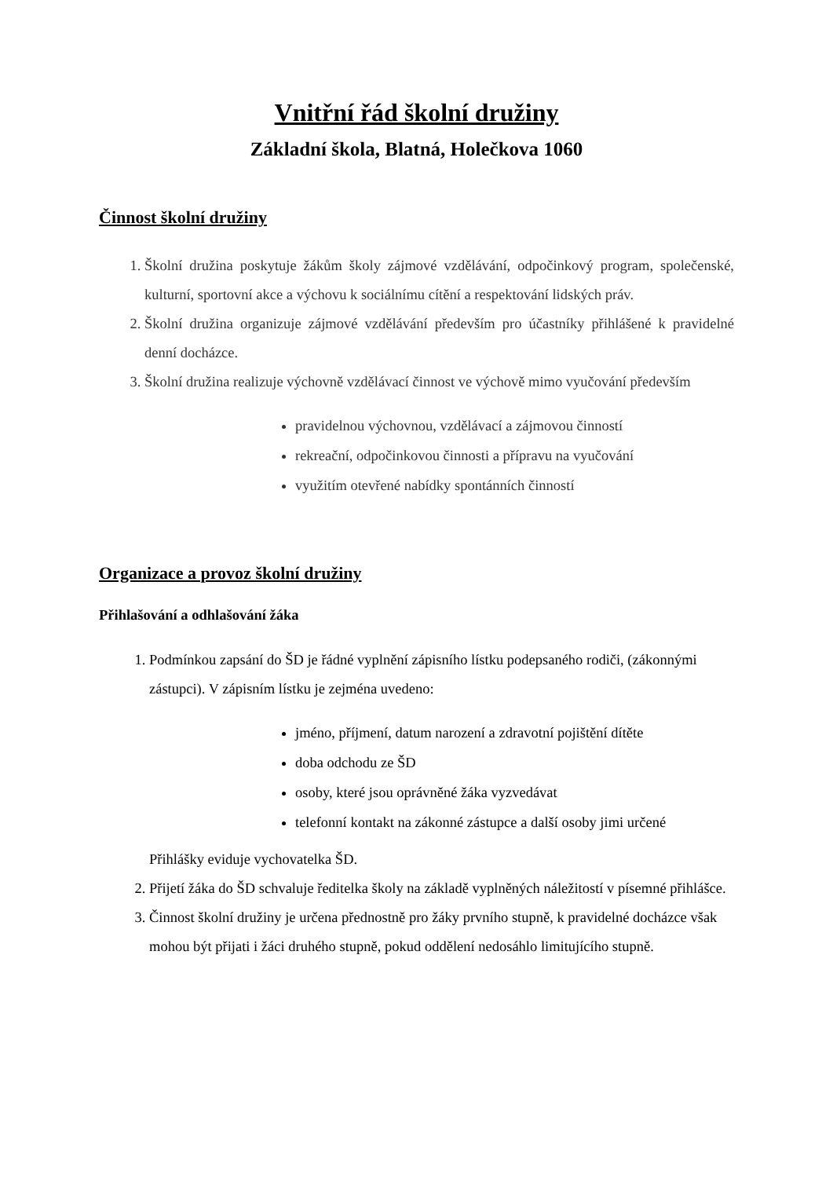Vnitřní řád školní družiny
Základní škola, Blatná, Holečkova 1060
Činnost školní družiny
1. Školní družina poskytuje žákům školy zájmové vzdělávání, odpočinkový program, společenské, kulturní, sportovní akce a výchovu k sociálnímu cítění a respektování lidských práv.
2. Školní družina organizuje zájmové vzdělávání především pro účastníky přihlášené k pravidelné denní docházce.
3. Školní družina realizuje výchovně vzdělávací činnost ve výchově mimo vyučování především
pravidelnou výchovnou, vzdělávací a zájmovou činností
rekreační, odpočinkovou činnosti a přípravu na vyučování
využitím otevřené nabídky spontánních činností
Organizace a provoz školní družiny
Přihlašování a odhlašování žáka
1. Podmínkou zapsání do ŠD je řádné vyplnění zápisního lístku podepsaného rodiči, (zákonnými zástupci). V zápisním lístku je zejména uvedeno:
jméno, příjmení, datum narození a zdravotní pojištění dítěte
doba odchodu ze ŠD
osoby, které jsou oprávněné žáka vyzvedávat
telefonní kontakt na zákonné zástupce a další osoby jimi určené
Přihlášky eviduje vychovatelka ŠD.
2. Přijetí žáka do ŠD schvaluje ředitelka školy na základě vyplněných náležitostí v písemné přihlášce.
3. Činnost školní družiny je určena přednostně pro žáky prvního stupně, k pravidelné docházce však mohou být přijati i žáci druhého stupně, pokud oddělení nedosáhlo limitujícího stupně.